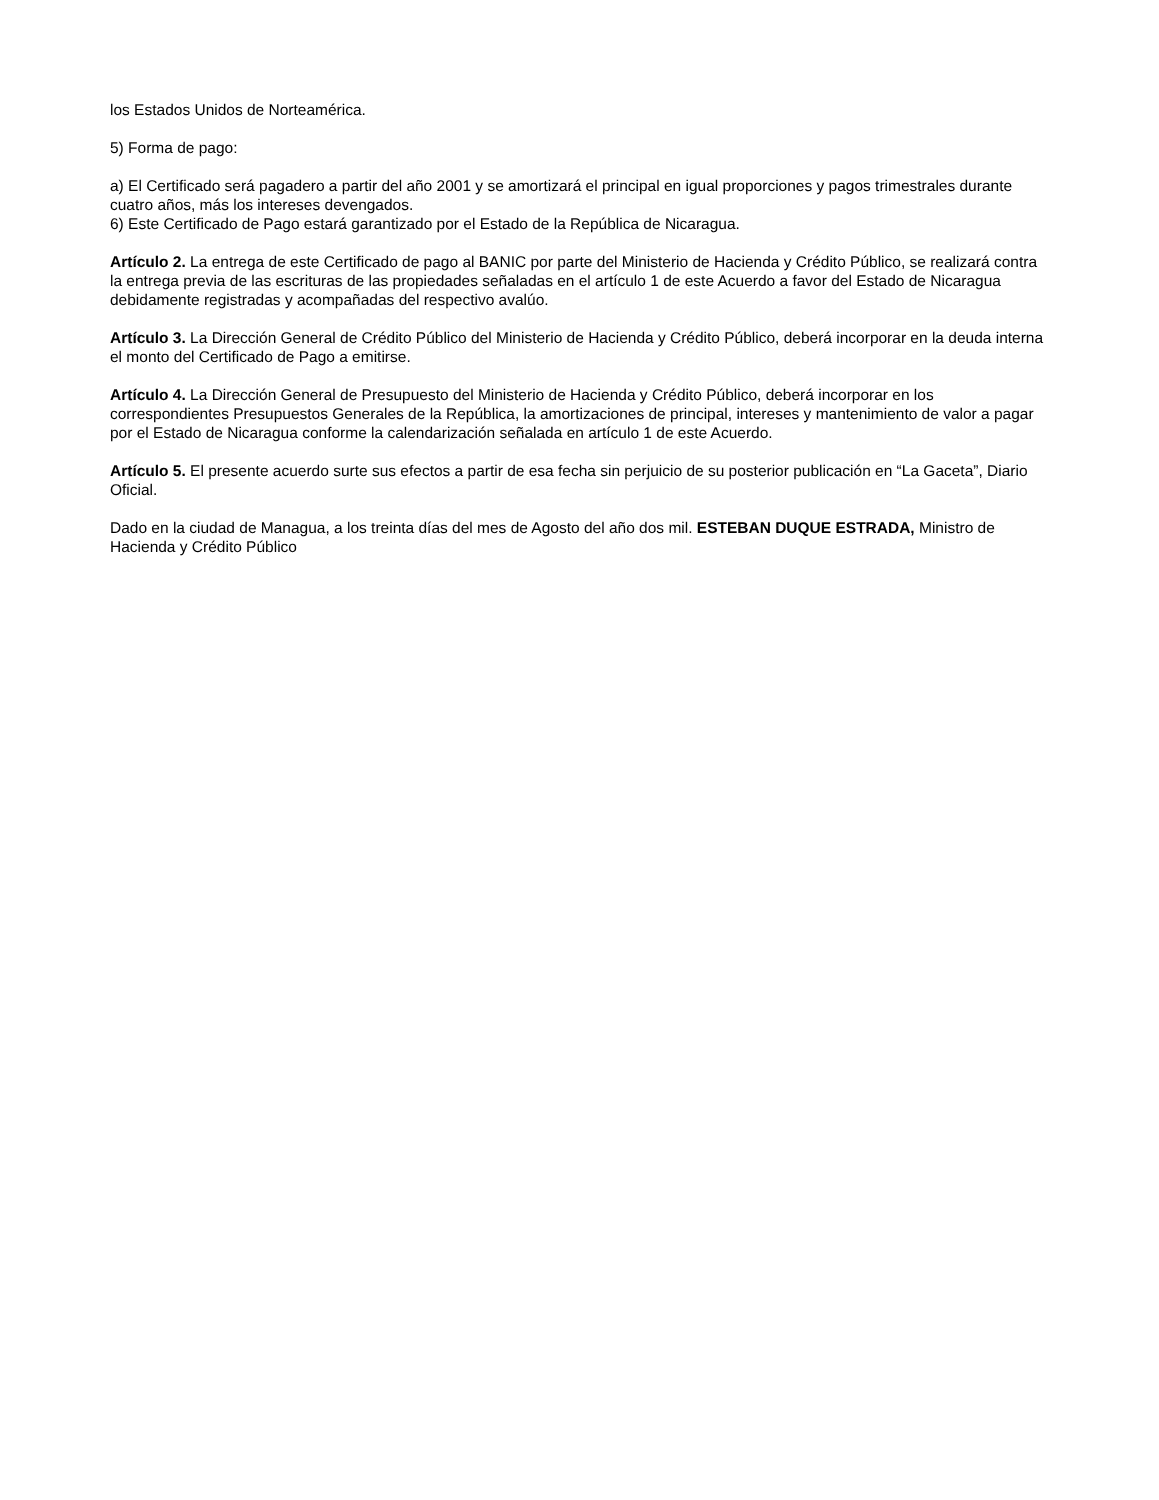los Estados Unidos de Norteamérica.
5) Forma de pago:
a) El Certificado será pagadero a partir del año 2001 y se amortizará el principal en igual proporciones y pagos trimestrales durante cuatro años, más los intereses devengados.
6) Este Certificado de Pago estará garantizado por el Estado de la República de Nicaragua.
Artículo 2. La entrega de este Certificado de pago al BANIC por parte del Ministerio de Hacienda y Crédito Público, se realizará contra la entrega previa de las escrituras de las propiedades señaladas en el artículo 1 de este Acuerdo a favor del Estado de Nicaragua debidamente registradas y acompañadas del respectivo avalúo.
Artículo 3. La Dirección General de Crédito Público del Ministerio de Hacienda y Crédito Público, deberá incorporar en la deuda interna el monto del Certificado de Pago a emitirse.
Artículo 4. La Dirección General de Presupuesto del Ministerio de Hacienda y Crédito Público, deberá incorporar en los correspondientes Presupuestos Generales de la República, la amortizaciones de principal, intereses y mantenimiento de valor a pagar por el Estado de Nicaragua conforme la calendarización señalada en artículo 1 de este Acuerdo.
Artículo 5. El presente acuerdo surte sus efectos a partir de esa fecha sin perjuicio de su posterior publicación en “La Gaceta”, Diario Oficial.
Dado en la ciudad de Managua, a los treinta días del mes de Agosto del año dos mil. ESTEBAN DUQUE ESTRADA, Ministro de Hacienda y Crédito Público